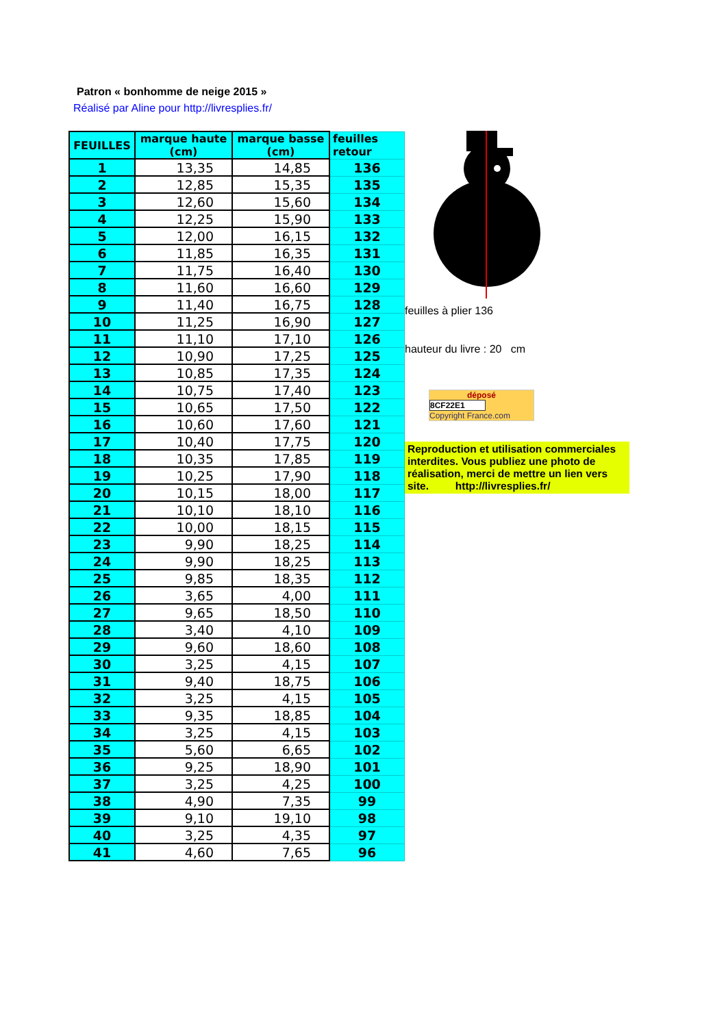Patron « bonhomme de neige 2015 »
Réalisé par Aline pour http://livresplies.fr/
| FEUILLES | marque haute (cm) | marque basse (cm) | feuilles retour |
| --- | --- | --- | --- |
| 1 | 13,35 | 14,85 | 136 |
| 2 | 12,85 | 15,35 | 135 |
| 3 | 12,60 | 15,60 | 134 |
| 4 | 12,25 | 15,90 | 133 |
| 5 | 12,00 | 16,15 | 132 |
| 6 | 11,85 | 16,35 | 131 |
| 7 | 11,75 | 16,40 | 130 |
| 8 | 11,60 | 16,60 | 129 |
| 9 | 11,40 | 16,75 | 128 |
| 10 | 11,25 | 16,90 | 127 |
| 11 | 11,10 | 17,10 | 126 |
| 12 | 10,90 | 17,25 | 125 |
| 13 | 10,85 | 17,35 | 124 |
| 14 | 10,75 | 17,40 | 123 |
| 15 | 10,65 | 17,50 | 122 |
| 16 | 10,60 | 17,60 | 121 |
| 17 | 10,40 | 17,75 | 120 |
| 18 | 10,35 | 17,85 | 119 |
| 19 | 10,25 | 17,90 | 118 |
| 20 | 10,15 | 18,00 | 117 |
| 21 | 10,10 | 18,10 | 116 |
| 22 | 10,00 | 18,15 | 115 |
| 23 | 9,90 | 18,25 | 114 |
| 24 | 9,90 | 18,25 | 113 |
| 25 | 9,85 | 18,35 | 112 |
| 26 | 3,65 | 4,00 | 111 |
| 27 | 9,65 | 18,50 | 110 |
| 28 | 3,40 | 4,10 | 109 |
| 29 | 9,60 | 18,60 | 108 |
| 30 | 3,25 | 4,15 | 107 |
| 31 | 9,40 | 18,75 | 106 |
| 32 | 3,25 | 4,15 | 105 |
| 33 | 9,35 | 18,85 | 104 |
| 34 | 3,25 | 4,15 | 103 |
| 35 | 5,60 | 6,65 | 102 |
| 36 | 9,25 | 18,90 | 101 |
| 37 | 3,25 | 4,25 | 100 |
| 38 | 4,90 | 7,35 | 99 |
| 39 | 9,10 | 19,10 | 98 |
| 40 | 3,25 | 4,35 | 97 |
| 41 | 4,60 | 7,65 | 96 |
feuilles à plier 136
hauteur du livre : 20 cm
déposé
8CF22E1
Copyright France.com
Reproduction et utilisation commerciales interdites. Vous publiez une photo de réalisation, merci de mettre un lien vers site. http://livresplies.fr/